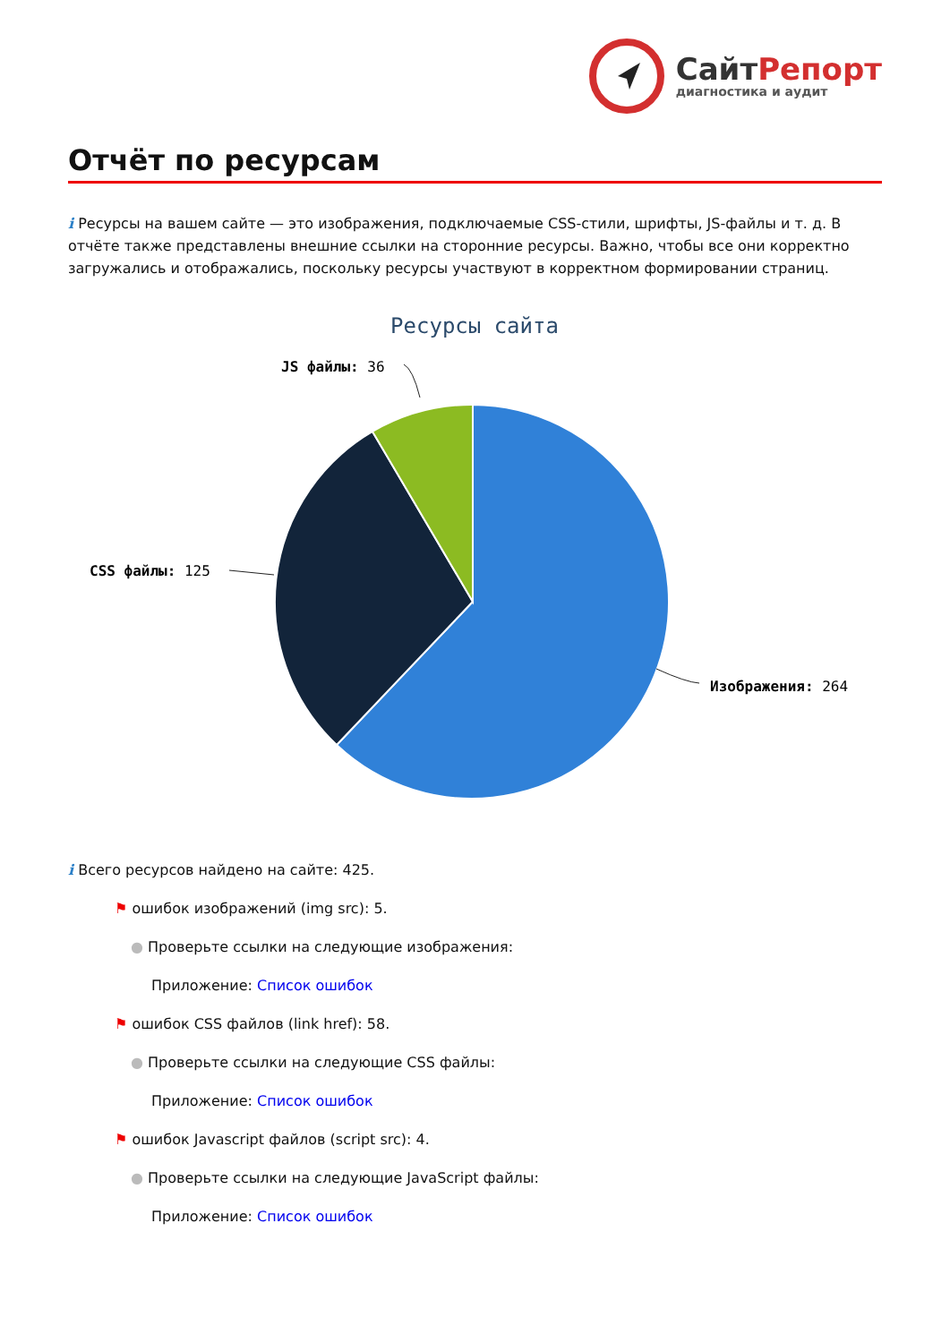СайтРепорт
диагностика и аудит
Отчёт по ресурсам
i Ресурсы на вашем сайте — это изображения, подключаемые CSS-стили, шрифты, JS-файлы и т. д. В отчёте также представлены внешние ссылки на сторонние ресурсы. Важно, чтобы все они корректно загружались и отображались, поскольку ресурсы участвуют в корректном формировании страниц.
Ресурсы сайта
JS файлы: 36
CSS файлы: 125
Изображения: 264
i Всего ресурсов найдено на сайте: 425.
⚑ ошибок изображений (img src): 5.
● Проверьте ссылки на следующие изображения:
Приложение: Список ошибок
⚑ ошибок CSS файлов (link href): 58.
● Проверьте ссылки на следующие CSS файлы:
Приложение: Список ошибок
⚑ ошибок Javascript файлов (script src): 4.
● Проверьте ссылки на следующие JavaScript файлы:
Приложение: Список ошибок